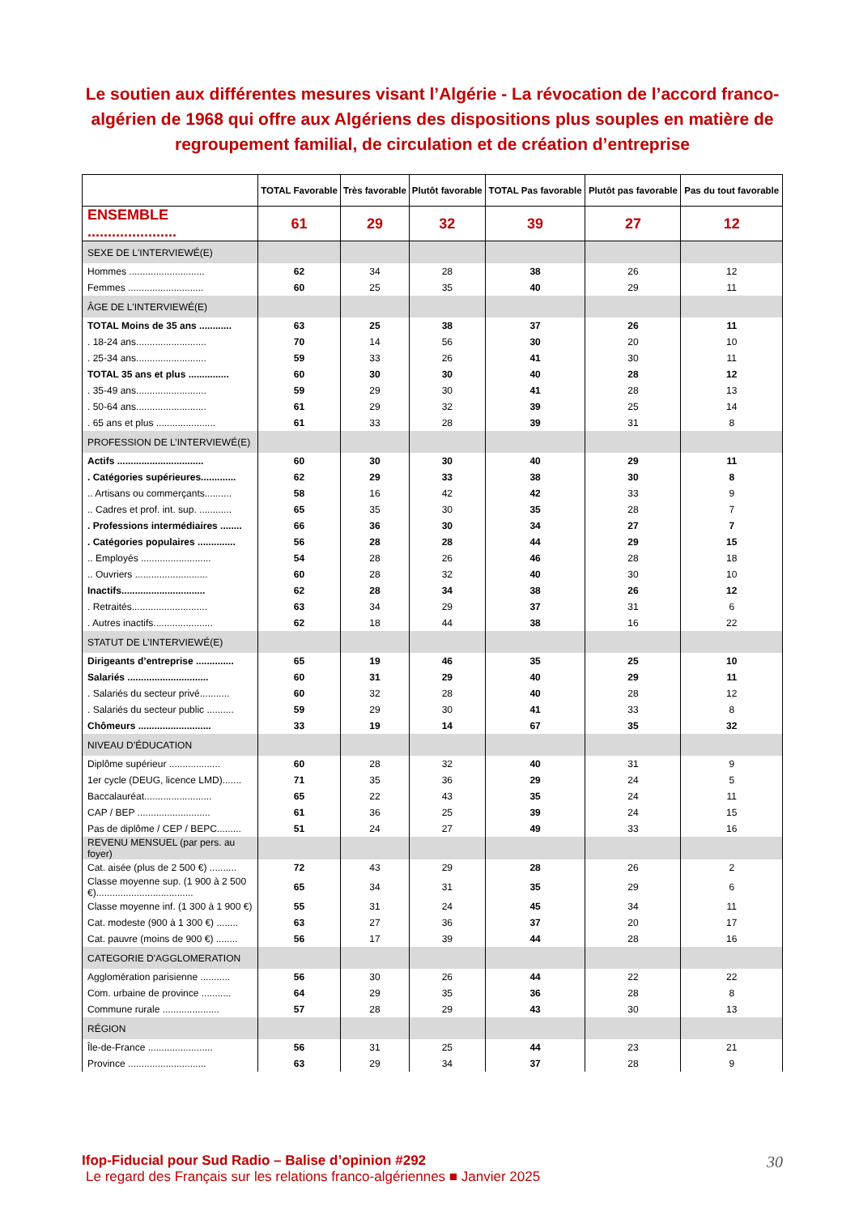Le soutien aux différentes mesures visant l’Algérie - La révocation de l’accord franco-algérien de 1968 qui offre aux Algériens des dispositions plus souples en matière de regroupement familial, de circulation et de création d’entreprise
| | TOTAL Favorable | Très favorable | Plutôt favorable | TOTAL Pas favorable | Plutôt pas favorable | Pas du tout favorable |
| --- | --- | --- | --- | --- | --- | --- |
| ENSEMBLE ...................... | 61 | 29 | 32 | 39 | 27 | 12 |
| SEXE DE L'INTERVIEWÉ(E) | | | | | | |
| Hommes ............................ | 62 | 34 | 28 | 38 | 26 | 12 |
| Femmes ............................ | 60 | 25 | 35 | 40 | 29 | 11 |
| ÂGE DE L'INTERVIEWÉ(E) | | | | | | |
| TOTAL Moins de 35 ans ............ | 63 | 25 | 38 | 37 | 26 | 11 |
| . 18-24 ans.......................... | 70 | 14 | 56 | 30 | 20 | 10 |
| . 25-34 ans.......................... | 59 | 33 | 26 | 41 | 30 | 11 |
| TOTAL 35 ans et plus ............... | 60 | 30 | 30 | 40 | 28 | 12 |
| . 35-49 ans.......................... | 59 | 29 | 30 | 41 | 28 | 13 |
| . 50-64 ans.......................... | 61 | 29 | 32 | 39 | 25 | 14 |
| . 65 ans et plus ...................... | 61 | 33 | 28 | 39 | 31 | 8 |
| PROFESSION DE L’INTERVIEWÉ(E) | | | | | | |
| Actifs ................................ | 60 | 30 | 30 | 40 | 29 | 11 |
| . Catégories supérieures............. | 62 | 29 | 33 | 38 | 30 | 8 |
| .. Artisans ou commerçants.......... | 58 | 16 | 42 | 42 | 33 | 9 |
| .. Cadres et prof. int. sup. ............ | 65 | 35 | 30 | 35 | 28 | 7 |
| . Professions intermédiaires ........ | 66 | 36 | 30 | 34 | 27 | 7 |
| . Catégories populaires .............. | 56 | 28 | 28 | 44 | 29 | 15 |
| .. Employés .......................... | 54 | 28 | 26 | 46 | 28 | 18 |
| .. Ouvriers ........................... | 60 | 28 | 32 | 40 | 30 | 10 |
| Inactifs............................... | 62 | 28 | 34 | 38 | 26 | 12 |
| . Retraités............................ | 63 | 34 | 29 | 37 | 31 | 6 |
| . Autres inactifs...................... | 62 | 18 | 44 | 38 | 16 | 22 |
| STATUT DE L’INTERVIEWÉ(E) | | | | | | |
| Dirigeants d’entreprise .............. | 65 | 19 | 46 | 35 | 25 | 10 |
| Salariés .............................. | 60 | 31 | 29 | 40 | 29 | 11 |
| . Salariés du secteur privé........... | 60 | 32 | 28 | 40 | 28 | 12 |
| . Salariés du secteur public .......... | 59 | 29 | 30 | 41 | 33 | 8 |
| Chômeurs ........................... | 33 | 19 | 14 | 67 | 35 | 32 |
| NIVEAU D’ÉDUCATION | | | | | | |
| Diplôme supérieur ................... | 60 | 28 | 32 | 40 | 31 | 9 |
| 1er cycle (DEUG, licence LMD)....... | 71 | 35 | 36 | 29 | 24 | 5 |
| Baccalauréat......................... | 65 | 22 | 43 | 35 | 24 | 11 |
| CAP / BEP ........................... | 61 | 36 | 25 | 39 | 24 | 15 |
| Pas de diplôme / CEP / BEPC......... | 51 | 24 | 27 | 49 | 33 | 16 |
| REVENU MENSUEL (par pers. au foyer) | | | | | | |
| Cat. aisée (plus de 2 500 €) .......... | 72 | 43 | 29 | 28 | 26 | 2 |
| Classe moyenne sup. (1 900 à 2 500 €).................................... | 65 | 34 | 31 | 35 | 29 | 6 |
| Classe moyenne inf. (1 300 à 1 900 €) | 55 | 31 | 24 | 45 | 34 | 11 |
| Cat. modeste (900 à 1 300 €) ........ | 63 | 27 | 36 | 37 | 20 | 17 |
| Cat. pauvre (moins de 900 €) ........ | 56 | 17 | 39 | 44 | 28 | 16 |
| CATEGORIE D'AGGLOMERATION | | | | | | |
| Agglomération parisienne ........... | 56 | 30 | 26 | 44 | 22 | 22 |
| Com. urbaine de province ........... | 64 | 29 | 35 | 36 | 28 | 8 |
| Commune rurale ..................... | 57 | 28 | 29 | 43 | 30 | 13 |
| RÉGION | | | | | | |
| Île-de-France ........................ | 56 | 31 | 25 | 44 | 23 | 21 |
| Province ............................. | 63 | 29 | 34 | 37 | 28 | 9 |
Ifop-Fiducial pour Sud Radio – Balise d’opinion #292
Le regard des Français sur les relations franco-algériennes ■ Janvier 2025
30